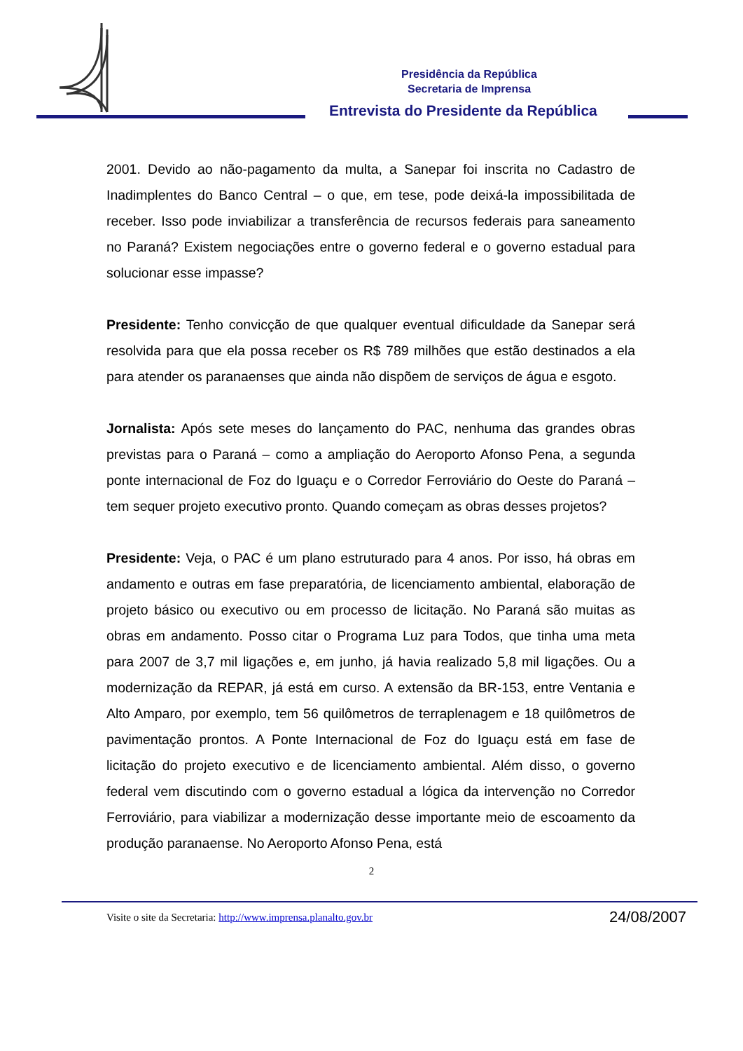Presidência da República
Secretaria de Imprensa
Entrevista do Presidente da República
2001. Devido ao não-pagamento da multa, a Sanepar foi inscrita no Cadastro de Inadimplentes do Banco Central – o que, em tese, pode deixá-la impossibilitada de receber. Isso pode inviabilizar a transferência de recursos federais para saneamento no Paraná? Existem negociações entre o governo federal e o governo estadual para solucionar esse impasse?
Presidente: Tenho convicção de que qualquer eventual dificuldade da Sanepar será resolvida para que ela possa receber os R$ 789 milhões que estão destinados a ela para atender os paranaenses que ainda não dispõem de serviços de água e esgoto.
Jornalista: Após sete meses do lançamento do PAC, nenhuma das grandes obras previstas para o Paraná – como a ampliação do Aeroporto Afonso Pena, a segunda ponte internacional de Foz do Iguaçu e o Corredor Ferroviário do Oeste do Paraná – tem sequer projeto executivo pronto. Quando começam as obras desses projetos?
Presidente: Veja, o PAC é um plano estruturado para 4 anos. Por isso, há obras em andamento e outras em fase preparatória, de licenciamento ambiental, elaboração de projeto básico ou executivo ou em processo de licitação. No Paraná são muitas as obras em andamento. Posso citar o Programa Luz para Todos, que tinha uma meta para 2007 de 3,7 mil ligações e, em junho, já havia realizado 5,8 mil ligações. Ou a modernização da REPAR, já está em curso. A extensão da BR-153, entre Ventania e Alto Amparo, por exemplo, tem 56 quilômetros de terraplenagem e 18 quilômetros de pavimentação prontos. A Ponte Internacional de Foz do Iguaçu está em fase de licitação do projeto executivo e de licenciamento ambiental. Além disso, o governo federal vem discutindo com o governo estadual a lógica da intervenção no Corredor Ferroviário, para viabilizar a modernização desse importante meio de escoamento da produção paranaense. No Aeroporto Afonso Pena, está
2
Visite o site da Secretaria: http://www.imprensa.planalto.gov.br 24/08/2007